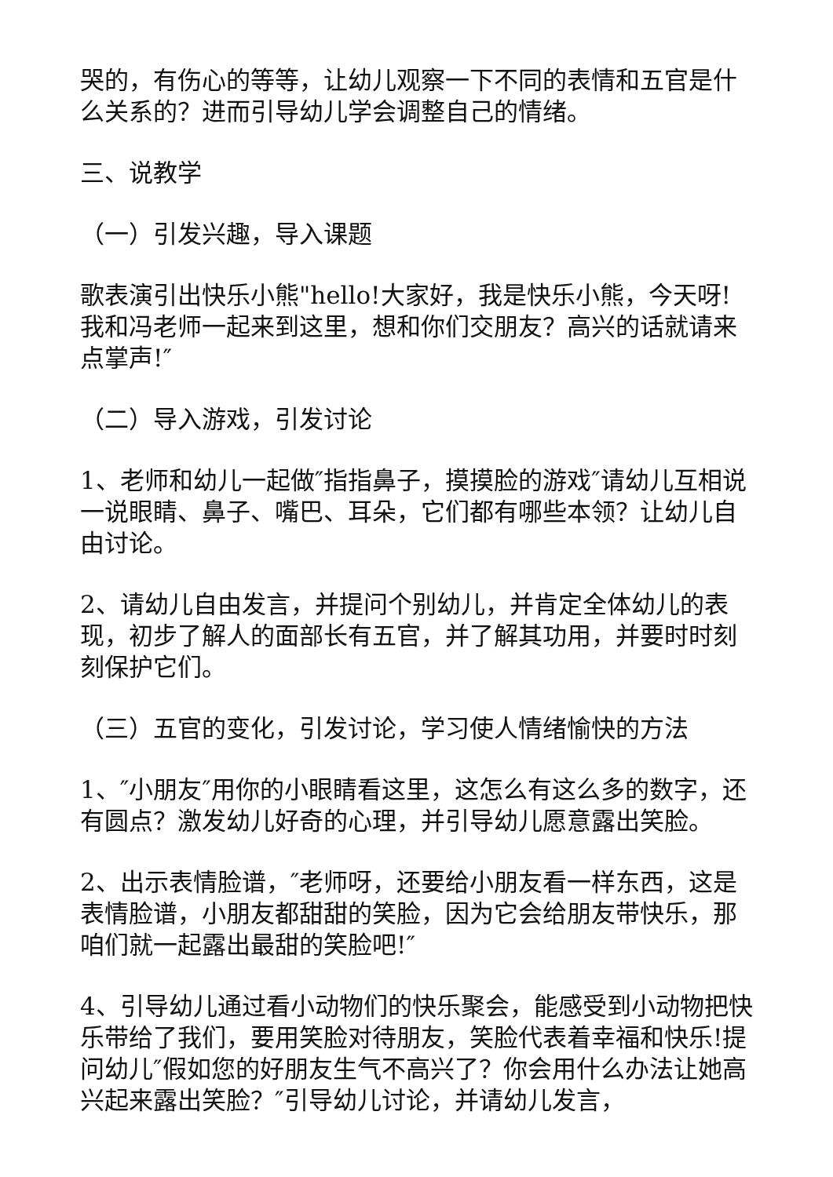哭的，有伤心的等等，让幼儿观察一下不同的表情和五官是什么关系的？进而引导幼儿学会调整自己的情绪。
三、说教学
（一）引发兴趣，导入课题
歌表演引出快乐小熊"hello!大家好，我是快乐小熊，今天呀!我和冯老师一起来到这里，想和你们交朋友？高兴的话就请来点掌声!″
（二）导入游戏，引发讨论
1、老师和幼儿一起做″指指鼻子，摸摸脸的游戏″请幼儿互相说一说眼睛、鼻子、嘴巴、耳朵，它们都有哪些本领？让幼儿自由讨论。
2、请幼儿自由发言，并提问个别幼儿，并肯定全体幼儿的表现，初步了解人的面部长有五官，并了解其功用，并要时时刻刻保护它们。
（三）五官的变化，引发讨论，学习使人情绪愉快的方法
1、″小朋友″用你的小眼睛看这里，这怎么有这么多的数字，还有圆点？激发幼儿好奇的心理，并引导幼儿愿意露出笑脸。
2、出示表情脸谱，″老师呀，还要给小朋友看一样东西，这是表情脸谱，小朋友都甜甜的笑脸，因为它会给朋友带快乐，那咱们就一起露出最甜的笑脸吧!″
4、引导幼儿通过看小动物们的快乐聚会，能感受到小动物把快乐带给了我们，要用笑脸对待朋友，笑脸代表着幸福和快乐!提问幼儿″假如您的好朋友生气不高兴了？你会用什么办法让她高兴起来露出笑脸？″引导幼儿讨论，并请幼儿发言，